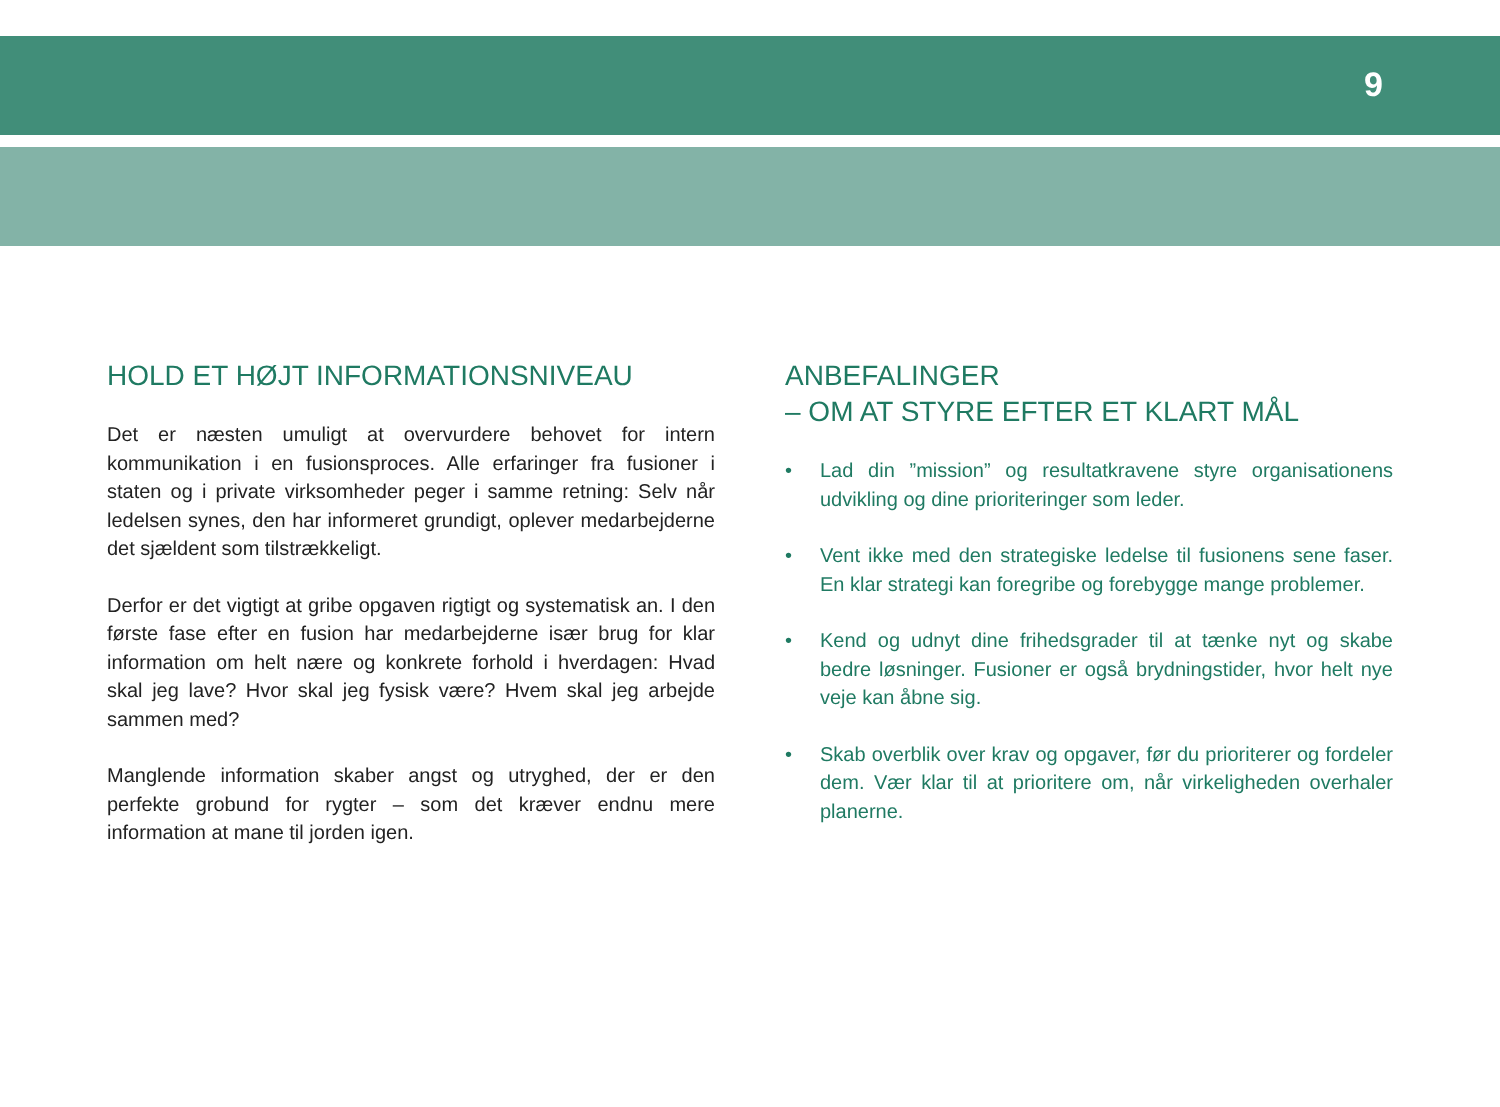9
HOLD ET HØJT INFORMATIONSNIVEAU
Det er næsten umuligt at overvurdere behovet for intern kommunikation i en fusionsproces. Alle erfaringer fra fusioner i staten og i private virksomheder peger i samme retning: Selv når ledelsen synes, den har informeret grundigt, oplever medarbejderne det sjældent som tilstrækkeligt.
Derfor er det vigtigt at gribe opgaven rigtigt og systematisk an. I den første fase efter en fusion har medarbejderne især brug for klar information om helt nære og konkrete forhold i hverdagen: Hvad skal jeg lave? Hvor skal jeg fysisk være? Hvem skal jeg arbejde sammen med?
Manglende information skaber angst og utryghed, der er den perfekte grobund for rygter – som det kræver endnu mere information at mane til jorden igen.
ANBEFALINGER
– OM AT STYRE EFTER ET KLART MÅL
• Lad din ”mission” og resultatkravene styre organisationens udvikling og dine prioriteringer som leder.
• Vent ikke med den strategiske ledelse til fusionens sene faser. En klar strategi kan foregribe og forebygge mange problemer.
• Kend og udnyt dine frihedsgrader til at tænke nyt og skabe bedre løsninger. Fusioner er også brydningstider, hvor helt nye veje kan åbne sig.
• Skab overblik over krav og opgaver, før du prioriterer og fordeler dem. Vær klar til at prioritere om, når virkeligheden overhaler planerne.